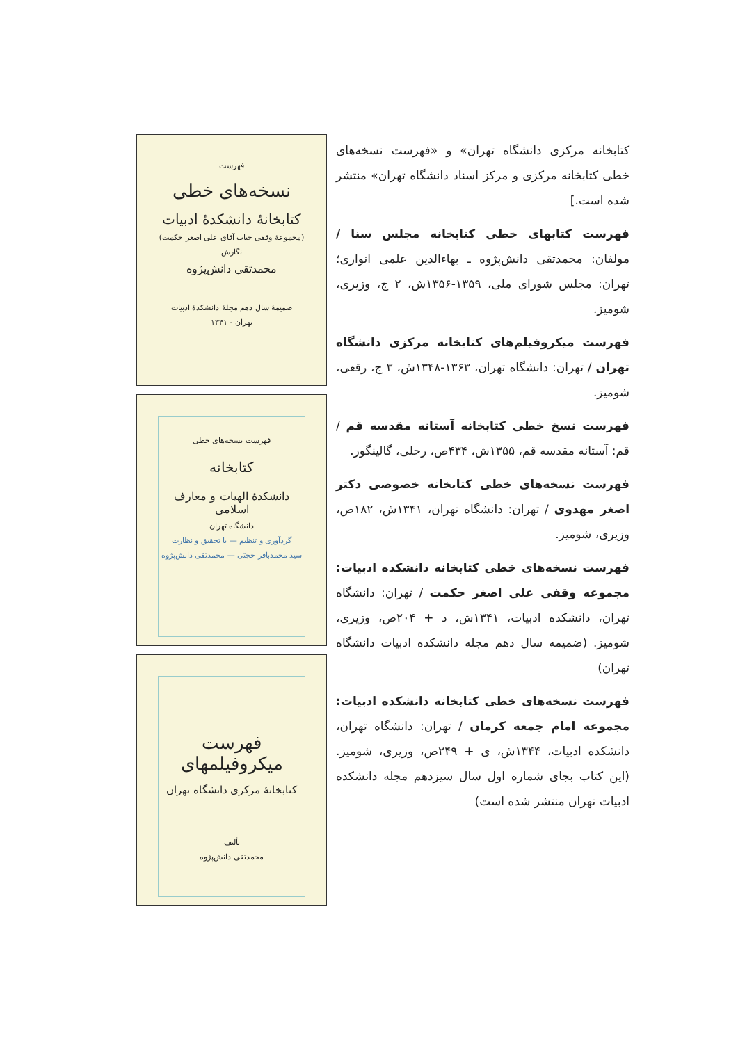فهرست
نسخه‌های خطی
کتابخانهٔ دانشکدهٔ ادبیات
(مجموعهٔ وقفی جناب آقای علی اصغر حکمت)
نگارش
محمدتقی دانش‌پژوه
ضمیمهٔ سال دهم مجلهٔ دانشکدهٔ ادبیات
تهران - ۱۳۴۱
فهرست نسخه‌های خطی
کتابخانه
دانشکدهٔ الهیات و معارف اسلامی
دانشگاه تهران
گردآوری و تنظیم — با تحقیق و نظارت
سید محمدباقر حجتی — محمدتقی دانش‌پژوه
فهرست میکروفیلمهای
کتابخانهٔ مرکزی دانشگاه تهران
تألیف
محمدتقی دانش‌پژوه
کتابخانه مرکزی دانشگاه تهران» و «فهرست نسخه‌های خطی کتابخانه مرکزی و مرکز اسناد دانشگاه تهران» منتشر شده است.]
فهرست کتابهای خطی کتابخانه مجلس سنا / مولفان: محمدتقی دانش‌پژوه ـ بهاءالدین علمی انواری؛ تهران: مجلس شورای ملی، ۱۳۵۹-۱۳۵۶ش، ۲ ج، وزیری، شومیز.
فهرست میکروفیلم‌های کتابخانه مرکزی دانشگاه تهران / تهران: دانشگاه تهران، ۱۳۶۳-۱۳۴۸ش، ۳ ج، رقعی، شومیز.
فهرست نسخ خطی کتابخانه آستانه مقدسه قم / قم: آستانه مقدسه قم، ۱۳۵۵ش، ۴۳۴ص، رحلی، گالینگور.
فهرست نسخه‌های خطی کتابخانه خصوصی دکتر اصغر مهدوی / تهران: دانشگاه تهران، ۱۳۴۱ش، ۱۸۲ص، وزیری، شومیز.
فهرست نسخه‌های خطی کتابخانه دانشکده ادبیات: مجموعه وقفی علی اصغر حکمت / تهران: دانشگاه تهران، دانشکده ادبیات، ۱۳۴۱ش، د + ۲۰۴ص، وزیری، شومیز. (ضمیمه سال دهم مجله دانشکده ادبیات دانشگاه تهران)
فهرست نسخه‌های خطی کتابخانه دانشکده ادبیات: مجموعه امام جمعه کرمان / تهران: دانشگاه تهران، دانشکده ادبیات، ۱۳۴۴ش، ی + ۲۴۹ص، وزیری، شومیز. (این کتاب بجای شماره اول سال سیزدهم مجله دانشکده ادبیات تهران منتشر شده است)